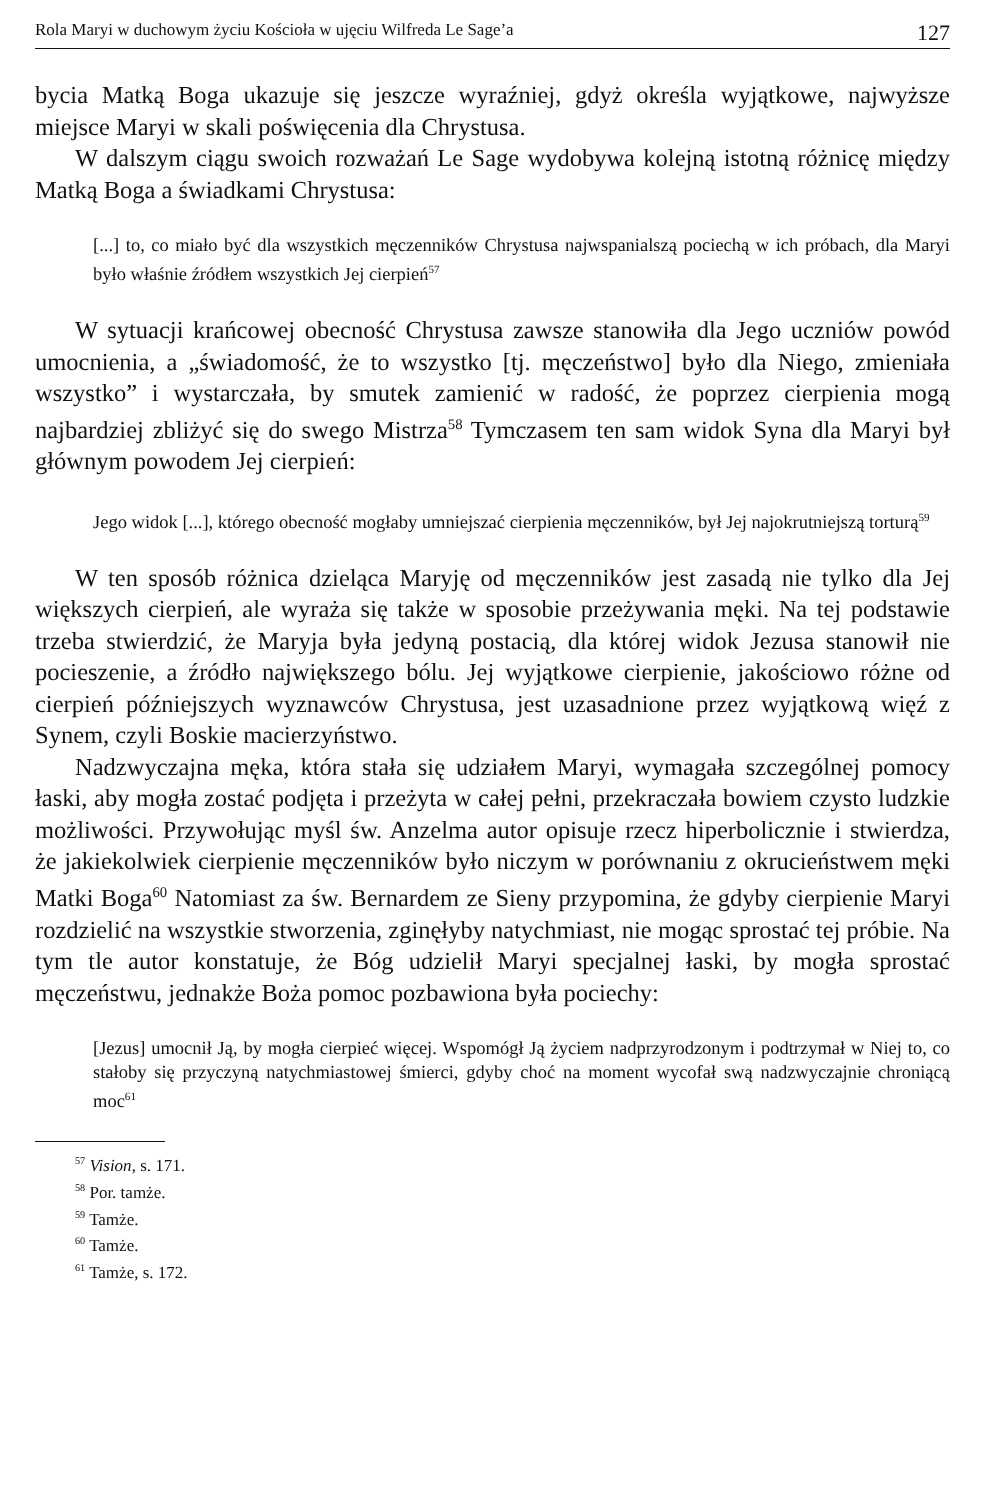Rola Maryi w duchowym życiu Kościoła w ujęciu Wilfreda Le Sage’a 127
bycia Matką Boga ukazuje się jeszcze wyraźniej, gdyż określa wyjątkowe, najwyższe miejsce Maryi w skali poświęcenia dla Chrystusa.
W dalszym ciągu swoich rozważań Le Sage wydobywa kolejną istotną różnicę między Matką Boga a świadkami Chrystusa:
[...] to, co miało być dla wszystkich męczenników Chrystusa najwspanialszą pociechą w ich próbach, dla Maryi było właśnie źródłem wszystkich Jej cierpień<sup>57</sup>
W sytuacji krańcowej obecność Chrystusa zawsze stanowiła dla Jego uczniów powód umocnienia, a „świadomość, że to wszystko [tj. męczeństwo] było dla Niego, zmieniała wszystko” i wystarczała, by smutek zamienić w radość, że poprzez cierpienia mogą najbardziej zbliżyć się do swego Mistrza<sup>58</sup> Tymczasem ten sam widok Syna dla Maryi był głównym powodem Jej cierpień:
Jego widok [...], którego obecność mogłaby umniejszać cierpienia męczenników, był Jej najokrutniejszą torturą<sup>59</sup>
W ten sposób różnica dzieląca Maryję od męczenników jest zasadą nie tylko dla Jej większych cierpień, ale wyraża się także w sposobie przeżywania męki. Na tej podstawie trzeba stwierdzić, że Maryja była jedyną postacią, dla której widok Jezusa stanowił nie pocieszenie, a źródło największego bólu. Jej wyjątkowe cierpienie, jakościowo różne od cierpień późniejszych wyznawców Chrystusa, jest uzasadnione przez wyjątkową więź z Synem, czyli Boskie macierzyństwo.
Nadzwyczajna męka, która stała się udziałem Maryi, wymagała szczególnej pomocy łaski, aby mogła zostać podjęta i przeżyta w całej pełni, przekraczała bowiem czysto ludzkie możliwości. Przywołując myśl św. Anzelma autor opisuje rzecz hiperbolicznie i stwierdza, że jakiekolwiek cierpienie męczenników było niczym w porównaniu z okrucieństwem męki Matki Boga<sup>60</sup> Natomiast za św. Bernardem ze Sieny przypomina, że gdyby cierpienie Maryi rozdzielić na wszystkie stworzenia, zginęłyby natychmiast, nie mogąc sprostać tej próbie. Na tym tle autor konstatuje, że Bóg udzielił Maryi specjalnej łaski, by mogła sprostać męczeństwu, jednakże Boża pomoc pozbawiona była pociechy:
[Jezus] umocnił Ją, by mogła cierpieć więcej. Wspomógł Ją życiem nadprzyrodzonym i podtrzymał w Niej to, co stałoby się przyczyną natychmiastowej śmierci, gdyby choć na moment wycofał swą nadzwyczajnie chroniącą moc<sup>61</sup>
<sup>57</sup> Vision, s. 171.
<sup>58</sup> Por. tamże.
<sup>59</sup> Tamże.
<sup>60</sup> Tamże.
<sup>61</sup> Tamże, s. 172.